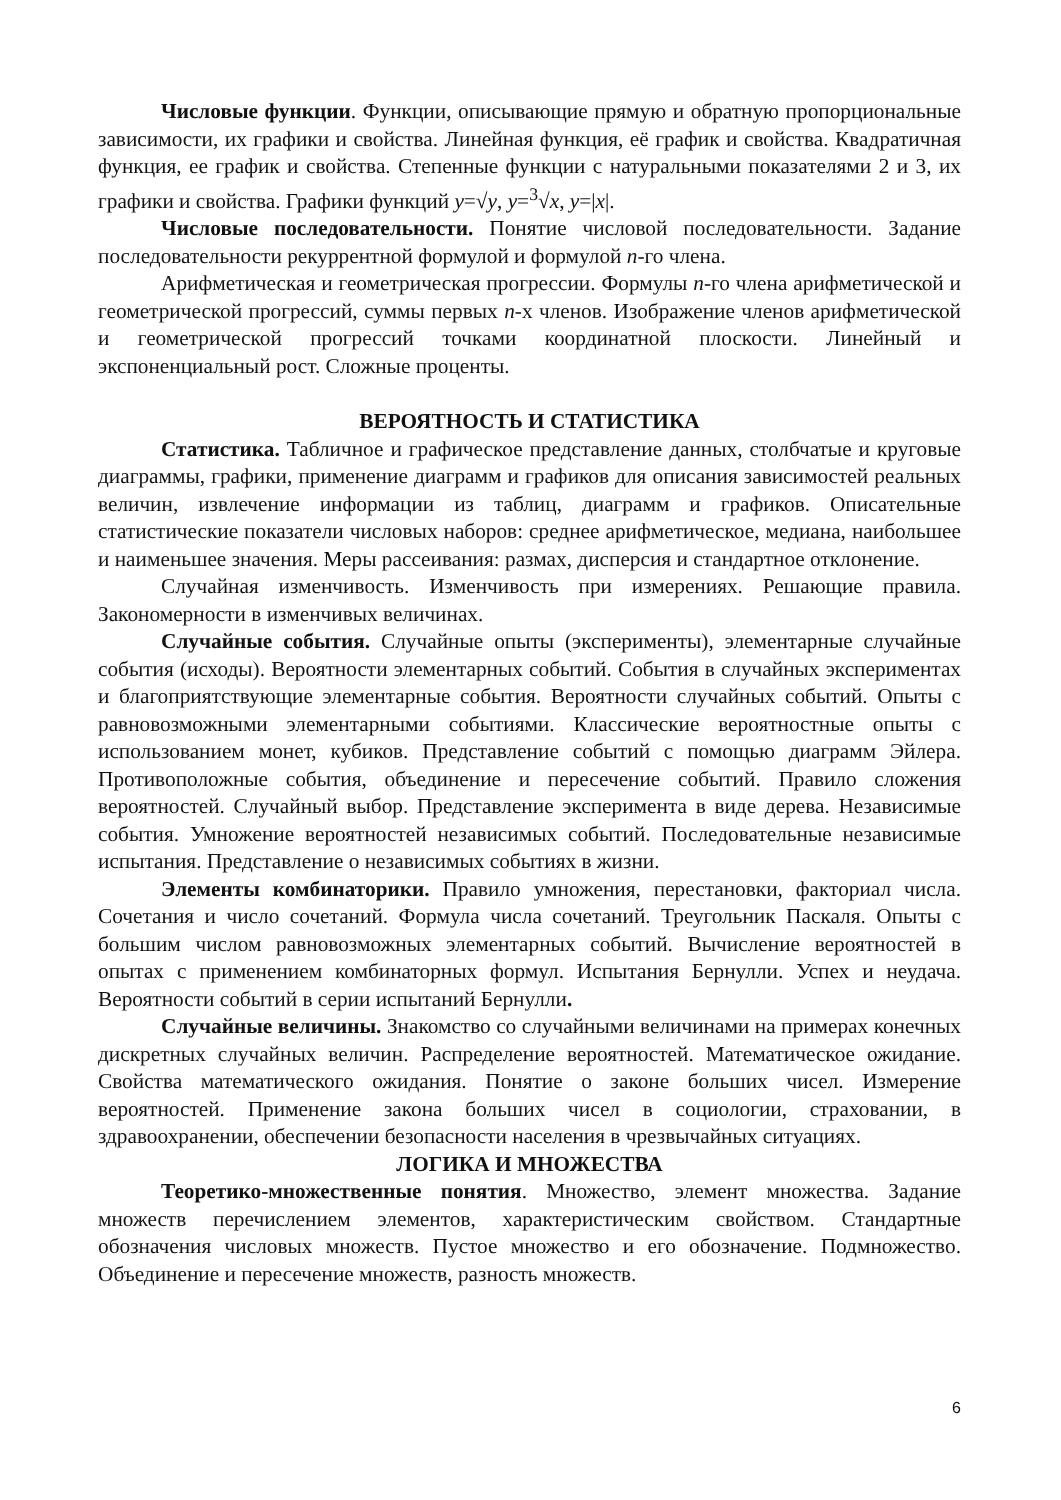Числовые функции. Функции, описывающие прямую и обратную пропорциональные зависимости, их графики и свойства. Линейная функция, её график и свойства. Квадратичная функция, ее график и свойства. Степенные функции с натуральными показателями 2 и 3, их графики и свойства. Графики функций y=√y, y=<sup>3</sup>√x, y=|x|.
Числовые последовательности. Понятие числовой последовательности. Задание последовательности рекуррентной формулой и формулой n-го члена.
Арифметическая и геометрическая прогрессии. Формулы n-го члена арифметической и геометрической прогрессий, суммы первых n-х членов. Изображение членов арифметической и геометрической прогрессий точками координатной плоскости. Линейный и экспоненциальный рост. Сложные проценты.
ВЕРОЯТНОСТЬ И СТАТИСТИКА
Статистика. Табличное и графическое представление данных, столбчатые и круговые диаграммы, графики, применение диаграмм и графиков для описания зависимостей реальных величин, извлечение информации из таблиц, диаграмм и графиков. Описательные статистические показатели числовых наборов: среднее арифметическое, медиана, наибольшее и наименьшее значения. Меры рассеивания: размах, дисперсия и стандартное отклонение.
Случайная изменчивость. Изменчивость при измерениях. Решающие правила. Закономерности в изменчивых величинах.
Случайные события. Случайные опыты (эксперименты), элементарные случайные события (исходы). Вероятности элементарных событий. События в случайных экспериментах и благоприятствующие элементарные события. Вероятности случайных событий. Опыты с равновозможными элементарными событиями. Классические вероятностные опыты с использованием монет, кубиков. Представление событий с помощью диаграмм Эйлера. Противоположные события, объединение и пересечение событий. Правило сложения вероятностей. Случайный выбор. Представление эксперимента в виде дерева. Независимые события. Умножение вероятностей независимых событий. Последовательные независимые испытания. Представление о независимых событиях в жизни.
Элементы комбинаторики. Правило умножения, перестановки, факториал числа. Сочетания и число сочетаний. Формула числа сочетаний. Треугольник Паскаля. Опыты с большим числом равновозможных элементарных событий. Вычисление вероятностей в опытах с применением комбинаторных формул. Испытания Бернулли. Успех и неудача. Вероятности событий в серии испытаний Бернулли.
Случайные величины. Знакомство со случайными величинами на примерах конечных дискретных случайных величин. Распределение вероятностей. Математическое ожидание. Свойства математического ожидания. Понятие о законе больших чисел. Измерение вероятностей. Применение закона больших чисел в социологии, страховании, в здравоохранении, обеспечении безопасности населения в чрезвычайных ситуациях.
ЛОГИКА И МНОЖЕСТВА
Теоретико-множественные понятия. Множество, элемент множества. Задание множеств перечислением элементов, характеристическим свойством. Стандартные обозначения числовых множеств. Пустое множество и его обозначение. Подмножество. Объединение и пересечение множеств, разность множеств.
6